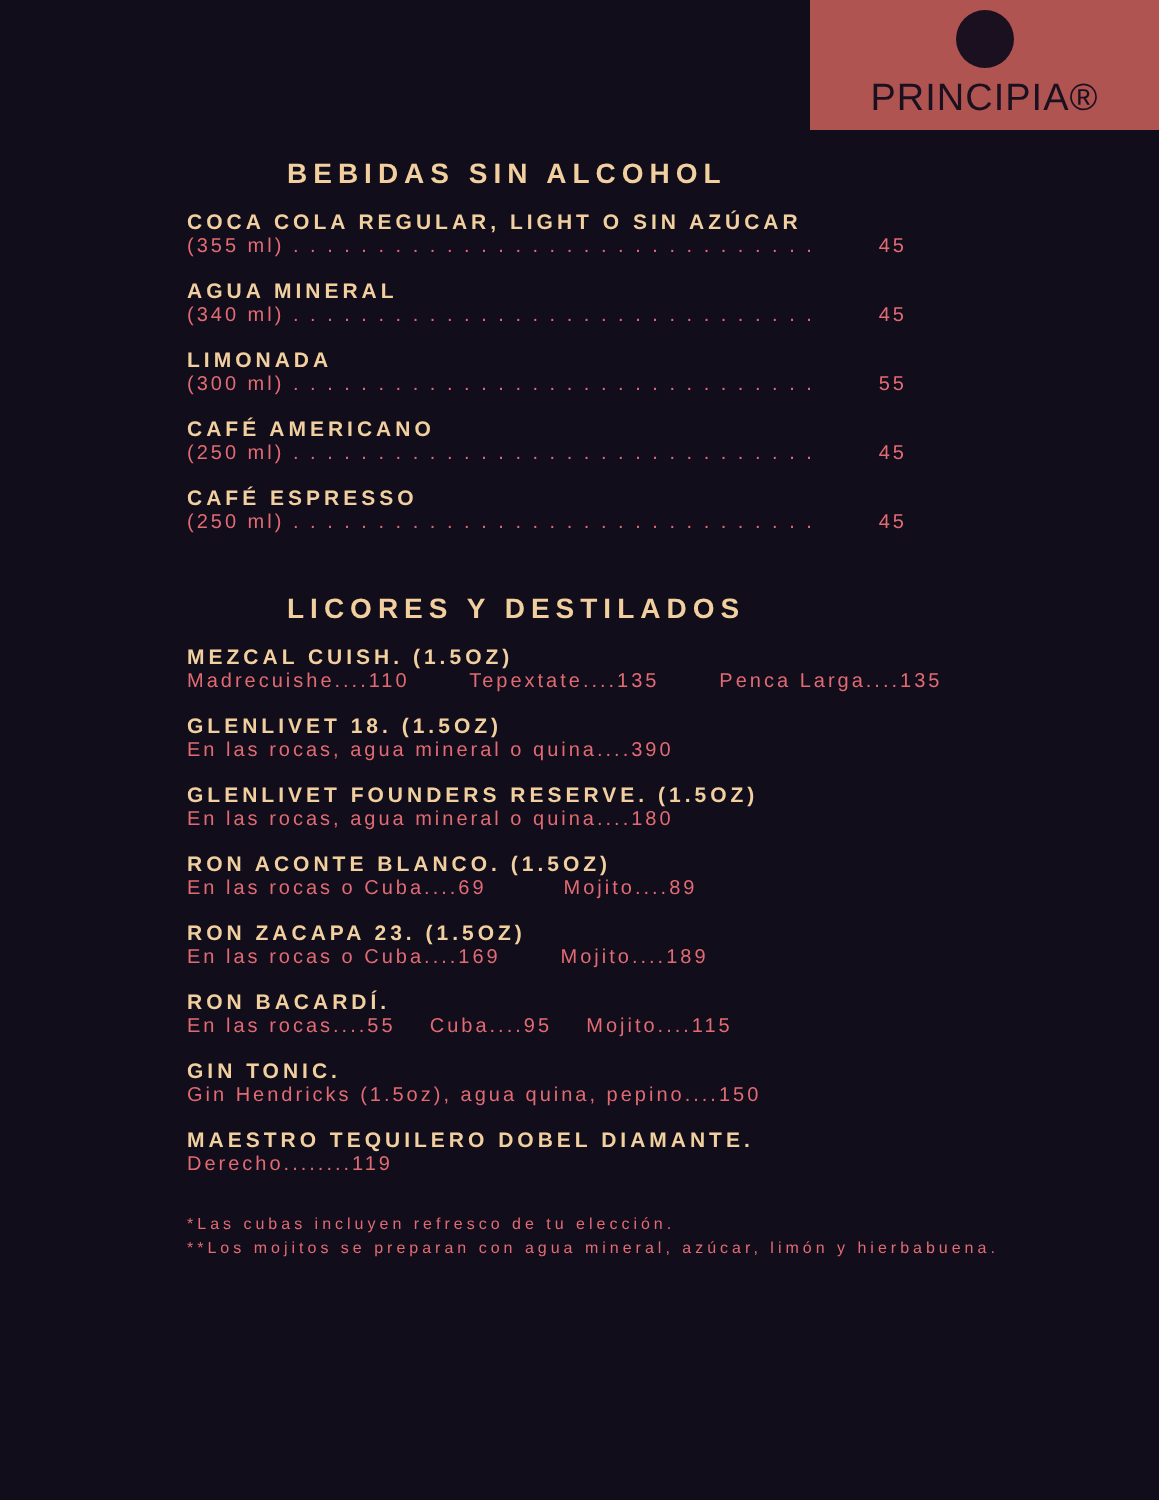PRINCIPIA®
BEBIDAS SIN ALCOHOL
COCA COLA REGULAR, LIGHT O SIN AZÚCAR
(355 ml) . . . . . . . . . . . . . . . . . . . . . . . . . . . . . . . 45
AGUA MINERAL
(340 ml) . . . . . . . . . . . . . . . . . . . . . . . . . . . . . . . 45
LIMONADA
(300 ml) . . . . . . . . . . . . . . . . . . . . . . . . . . . . . . . 55
CAFÉ AMERICANO
(250 ml) . . . . . . . . . . . . . . . . . . . . . . . . . . . . . . . 45
CAFÉ ESPRESSO
(250 ml) . . . . . . . . . . . . . . . . . . . . . . . . . . . . . . . 45
LICORES Y DESTILADOS
MEZCAL CUISH. (1.5OZ)
Madrecuishe....110 Tepextate....135 Penca Larga....135
GLENLIVET 18. (1.5OZ)
En las rocas, agua mineral o quina....390
GLENLIVET FOUNDERS RESERVE. (1.5OZ)
En las rocas, agua mineral o quina....180
RON ACONTE BLANCO. (1.5OZ)
En las rocas o Cuba....69 Mojito....89
RON ZACAPA 23. (1.5OZ)
En las rocas o Cuba....169 Mojito....189
RON BACARDÍ.
En las rocas....55 Cuba....95 Mojito....115
GIN TONIC.
Gin Hendricks (1.5oz), agua quina, pepino....150
MAESTRO TEQUILERO DOBEL DIAMANTE.
Derecho........119
*Las cubas incluyen refresco de tu elección.
**Los mojitos se preparan con agua mineral, azúcar, limón y hierbabuena.